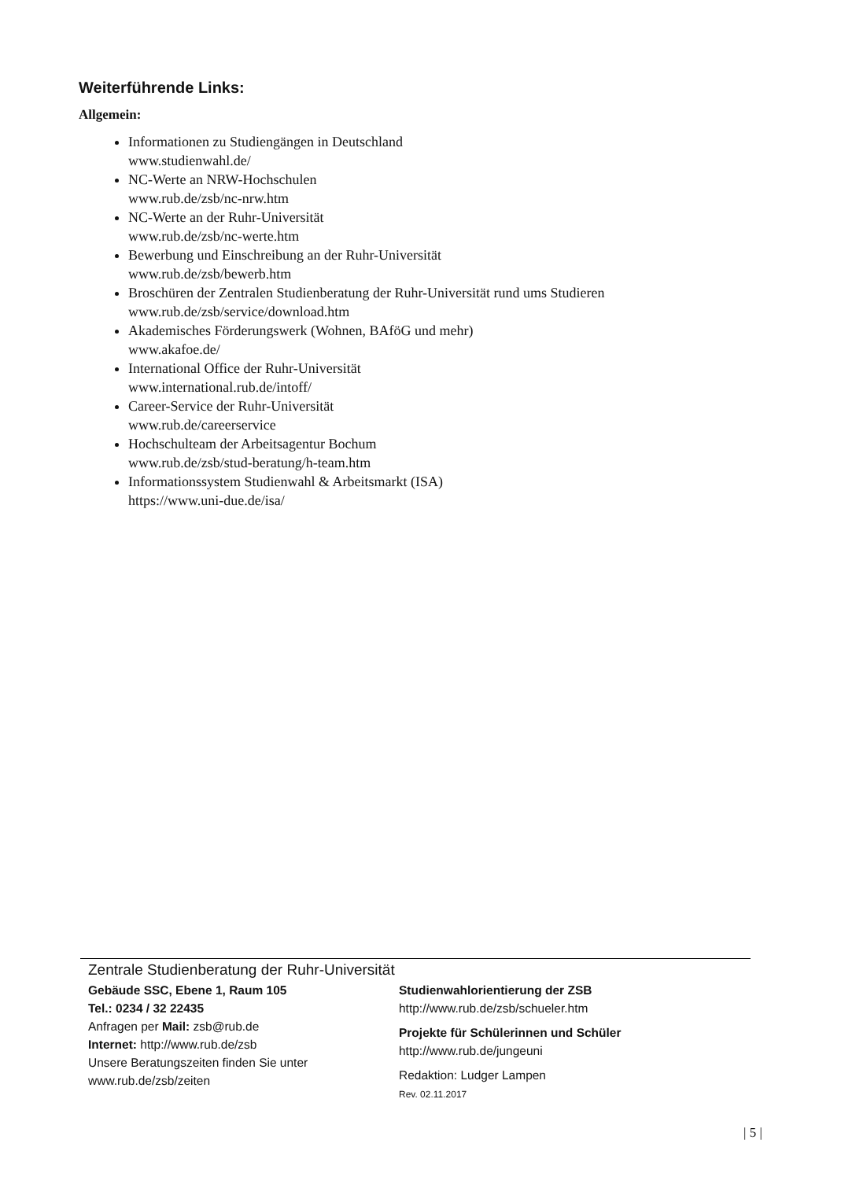Weiterführende Links:
Allgemein:
Informationen zu Studiengängen in Deutschland
www.studienwahl.de/
NC-Werte an NRW-Hochschulen
www.rub.de/zsb/nc-nrw.htm
NC-Werte an der Ruhr-Universität
www.rub.de/zsb/nc-werte.htm
Bewerbung und Einschreibung an der Ruhr-Universität
www.rub.de/zsb/bewerb.htm
Broschüren der Zentralen Studienberatung der Ruhr-Universität rund ums Studieren
www.rub.de/zsb/service/download.htm
Akademisches Förderungswerk (Wohnen, BAföG und mehr)
www.akafoe.de/
International Office der Ruhr-Universität
www.international.rub.de/intoff/
Career-Service der Ruhr-Universität
www.rub.de/careerservice
Hochschulteam der Arbeitsagentur Bochum
www.rub.de/zsb/stud-beratung/h-team.htm
Informationssystem Studienwahl & Arbeitsmarkt (ISA)
https://www.uni-due.de/isa/
Zentrale Studienberatung der Ruhr-Universität
Gebäude SSC, Ebene 1, Raum 105
Tel.: 0234 / 32 22435
Anfragen per Mail: zsb@rub.de
Internet: http://www.rub.de/zsb
Unsere Beratungszeiten finden Sie unter
www.rub.de/zsb/zeiten
Studienwahlorientierung der ZSB
http://www.rub.de/zsb/schueler.htm
Projekte für Schülerinnen und Schüler
http://www.rub.de/jungeuni
Redaktion: Ludger Lampen
Rev. 02.11.2017
| 5 |